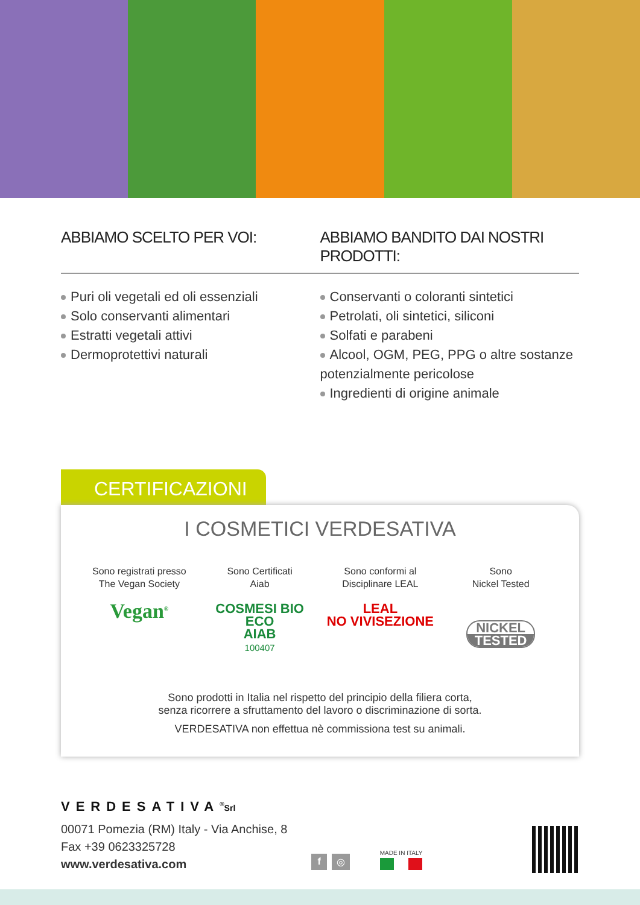ABBIAMO SCELTO PER VOI: ABBIAMO BANDITO DAI NOSTRI PRODOTTI:
Puri oli vegetali ed oli essenziali
Solo conservanti alimentari
Estratti vegetali attivi
Dermoprotettivi naturali
Conservanti o coloranti sintetici
Petrolati, oli sintetici, siliconi
Solfati e parabeni
Alcool, OGM, PEG, PPG o altre sostanze potenzialmente pericolose
Ingredienti di origine animale
CERTIFICAZIONI
I COSMETICI VERDESATIVA
Sono registrati presso
The Vegan Society
Vegan<sup>®</sup>
Sono Certificati
Aiab
COSMESI BIO ECO
AIAB
100407
Sono conformi al
Disciplinare LEAL
LEAL
NO VIVISEZIONE
Sono
Nickel Tested
NICKEL
TESTED
Sono prodotti in Italia nel rispetto del principio della filiera corta,
senza ricorrere a sfruttamento del lavoro o discriminazione di sorta.
VERDESATIVA non effettua nè commissiona test su animali.
VERDESATIVA<sup>®</sup>Srl
00071 Pomezia (RM) Italy - Via Anchise, 8
Fax +39 0623325728
www.verdesativa.com
f ◎
MADE IN ITALY